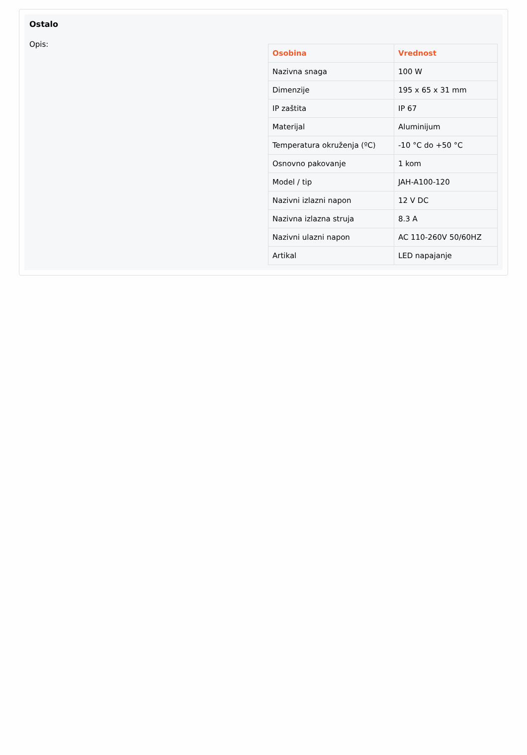Ostalo
Opis:
| Osobina | Vrednost |
| --- | --- |
| Nazivna snaga | 100 W |
| Dimenzije | 195 x 65 x 31 mm |
| IP zaštita | IP 67 |
| Materijal | Aluminijum |
| Temperatura okruženja (ºC) | -10 °C do +50 °C |
| Osnovno pakovanje | 1 kom |
| Model / tip | JAH-A100-120 |
| Nazivni izlazni napon | 12 V DC |
| Nazivna izlazna struja | 8.3 A |
| Nazivni ulazni napon | AC 110-260V 50/60HZ |
| Artikal | LED napajanje |